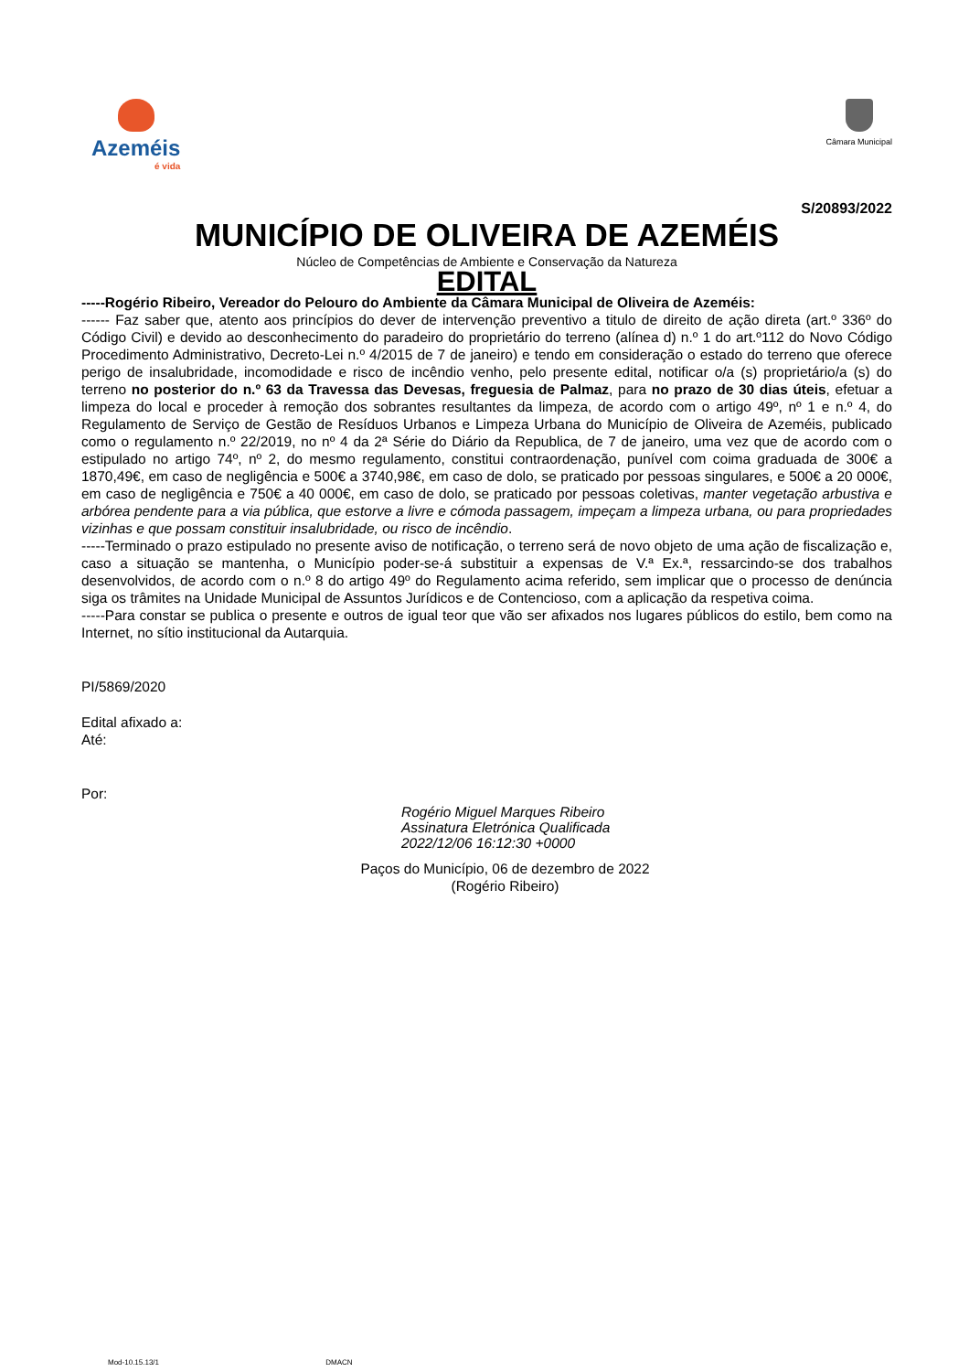Azeméis
é vida
Câmara Municipal
S/20893/2022
MUNICÍPIO DE OLIVEIRA DE AZEMÉIS
Núcleo de Competências de Ambiente e Conservação da Natureza
EDITAL
-----Rogério Ribeiro, Vereador do Pelouro do Ambiente da Câmara Municipal de Oliveira de Azeméis:
------ Faz saber que, atento aos princípios do dever de intervenção preventivo a titulo de direito de ação direta (art.º 336º do Código Civil) e devido ao desconhecimento do paradeiro do proprietário do terreno (alínea d) n.º 1 do art.º112 do Novo Código Procedimento Administrativo, Decreto-Lei n.º 4/2015 de 7 de janeiro) e tendo em consideração o estado do terreno que oferece perigo de insalubridade, incomodidade e risco de incêndio venho, pelo presente edital, notificar o/a (s) proprietário/a (s) do terreno no posterior do n.º 63 da Travessa das Devesas, freguesia de Palmaz, para no prazo de 30 dias úteis, efetuar a limpeza do local e proceder à remoção dos sobrantes resultantes da limpeza, de acordo com o artigo 49º, nº 1 e n.º 4, do Regulamento de Serviço de Gestão de Resíduos Urbanos e Limpeza Urbana do Município de Oliveira de Azeméis, publicado como o regulamento n.º 22/2019, no nº 4 da 2ª Série do Diário da Republica, de 7 de janeiro, uma vez que de acordo com o estipulado no artigo 74º, nº 2, do mesmo regulamento, constitui contraordenação, punível com coima graduada de 300€ a 1870,49€, em caso de negligência e 500€ a 3740,98€, em caso de dolo, se praticado por pessoas singulares, e 500€ a 20 000€, em caso de negligência e 750€ a 40 000€, em caso de dolo, se praticado por pessoas coletivas, manter vegetação arbustiva e arbórea pendente para a via pública, que estorve a livre e cómoda passagem, impeçam a limpeza urbana, ou para propriedades vizinhas e que possam constituir insalubridade, ou risco de incêndio.
-----Terminado o prazo estipulado no presente aviso de notificação, o terreno será de novo objeto de uma ação de fiscalização e, caso a situação se mantenha, o Município poder-se-á substituir a expensas de V.ª Ex.ª, ressarcindo-se dos trabalhos desenvolvidos, de acordo com o n.º 8 do artigo 49º do Regulamento acima referido, sem implicar que o processo de denúncia siga os trâmites na Unidade Municipal de Assuntos Jurídicos e de Contencioso, com a aplicação da respetiva coima.
-----Para constar se publica o presente e outros de igual teor que vão ser afixados nos lugares públicos do estilo, bem como na Internet, no sítio institucional da Autarquia.
PI/5869/2020
Edital afixado a:
Até:
Por:
Rogério Miguel Marques Ribeiro
Assinatura Eletrónica Qualificada
2022/12/06 16:12:30 +0000
Paços do Município, 06 de dezembro de 2022
(Rogério Ribeiro)
Mod-10.15.13/1 DMACN